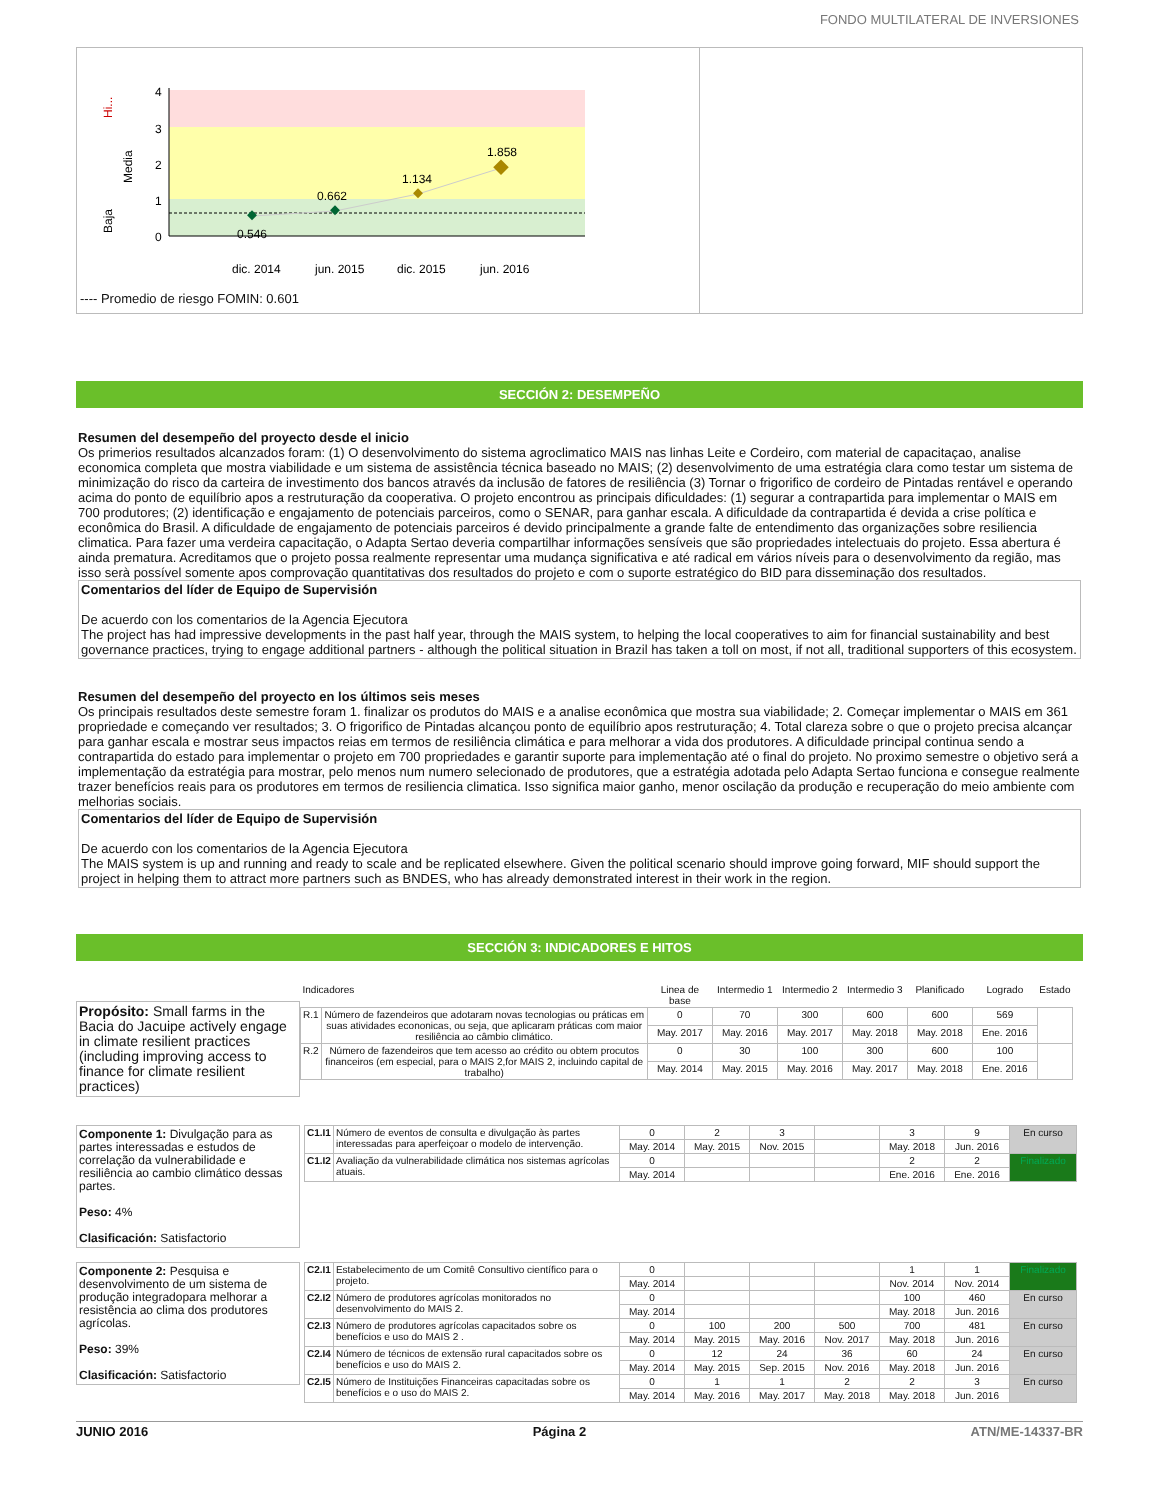FONDO MULTILATERAL DE INVERSIONES
4
3
2
1
0
Hi...
Media
Baja
0.546
0.662
1.134
1.858
dic. 2014
jun. 2015
dic. 2015
jun. 2016
---- Promedio de riesgo FOMIN: 0.601
SECCIÓN 2: DESEMPEÑO
Resumen del desempeño del proyecto desde el inicio
Os primerios resultados alcanzados foram: (1) O desenvolvimento do sistema agroclimatico MAIS nas linhas Leite e Cordeiro, com material de capacitaçao, analise economica completa que mostra viabilidade e um sistema de assistência técnica baseado no MAIS; (2) desenvolvimento de uma estratégia clara como testar um sistema de minimização do risco da carteira de investimento dos bancos através da inclusão de fatores de resiliência (3) Tornar o frigorifico de cordeiro de Pintadas rentável e operando acima do ponto de equilíbrio apos a restruturação da cooperativa. O projeto encontrou as principais dificuldades: (1) segurar a contrapartida para implementar o MAIS em 700 produtores; (2) identificação e engajamento de potenciais parceiros, como o SENAR, para ganhar escala. A dificuldade da contrapartida é devida a crise política e econômica do Brasil. A dificuldade de engajamento de potenciais parceiros é devido principalmente a grande falte de entendimento das organizações sobre resiliencia climatica. Para fazer uma verdeira capacitação, o Adapta Sertao deveria compartilhar informações sensíveis que são propriedades intelectuais do projeto. Essa abertura é ainda prematura. Acreditamos que o projeto possa realmente representar uma mudança significativa e até radical em vários níveis para o desenvolvimento da região, mas isso serà possível somente apos comprovação quantitativas dos resultados do projeto e com o suporte estratégico do BID para disseminação dos resultados.
Comentarios del líder de Equipo de Supervisión
De acuerdo con los comentarios de la Agencia Ejecutora
The project has had impressive developments in the past half year, through the MAIS system, to helping the local cooperatives to aim for financial sustainability and best governance practices, trying to engage additional partners - although the political situation in Brazil has taken a toll on most, if not all, traditional supporters of this ecosystem.
Resumen del desempeño del proyecto en los últimos seis meses
Os principais resultados deste semestre foram 1. finalizar os produtos do MAIS e a analise econômica que mostra sua viabilidade; 2. Começar implementar o MAIS em 361 propriedade e começando ver resultados; 3. O frigorifico de Pintadas alcançou ponto de equilíbrio apos restruturação; 4. Total clareza sobre o que o projeto precisa alcançar para ganhar escala e mostrar seus impactos reias em termos de resiliência climática e para melhorar a vida dos produtores. A dificuldade principal continua sendo a contrapartida do estado para implementar o projeto em 700 propriedades e garantir suporte para implementação até o final do projeto. No proximo semestre o objetivo será a implementação da estratégia para mostrar, pelo menos num numero selecionado de produtores, que a estratégia adotada pelo Adapta Sertao funciona e consegue realmente trazer benefícios reais para os produtores em termos de resiliencia climatica. Isso significa maior ganho, menor oscilação da produção e recuperação do meio ambiente com melhorias sociais.
Comentarios del líder de Equipo de Supervisión
De acuerdo con los comentarios de la Agencia Ejecutora
The MAIS system is up and running and ready to scale and be replicated elsewhere. Given the political scenario should improve going forward, MIF should support the project in helping them to attract more partners such as BNDES, who has already demonstrated interest in their work in the region.
SECCIÓN 3: INDICADORES E HITOS
Propósito: Small farms in the Bacia do Jacuipe actively engage in climate resilient practices (including improving access to finance for climate resilient practices)
| Indicadores | | Linea de base | Intermedio 1 | Intermedio 2 | Intermedio 3 | Planificado | Logrado | Estado |
| --- | --- | --- | --- | --- | --- | --- | --- | --- |
| R.1 | Número de fazendeiros que adotaram novas tecnologias ou práticas em suas atividades econonicas, ou seja, que aplicaram práticas com maior resiliência ao câmbio climático. | 0 | 70 | 300 | 600 | 600 | 569 | |
| | | May. 2017 | May. 2016 | May. 2017 | May. 2018 | May. 2018 | Ene. 2016 | |
| R.2 | Número de fazendeiros que tem acesso ao crédito ou obtem procutos financeiros (em especial, para o MAIS 2,for MAIS 2, incluindo capital de trabalho) | 0 | 30 | 100 | 300 | 600 | 100 | |
| | | May. 2014 | May. 2015 | May. 2016 | May. 2017 | May. 2018 | Ene. 2016 | |
Componente 1: Divulgação para as partes interessadas e estudos de correlação da vulnerabilidade e resiliência ao cambio climático dessas partes.
Peso: 4%
Clasificación: Satisfactorio
| C1.I1 | Número de eventos de consulta e divulgação às partes interessadas para aperfeiçoar o modelo de intervenção. | 0 | 2 | 3 | | 3 | 9 | En curso |
| | | May. 2014 | May. 2015 | Nov. 2015 | | May. 2018 | Jun. 2016 | |
| C1.I2 | Avaliação da vulnerabilidade climática nos sistemas agrícolas atuais. | 0 | | | | 2 | 2 | Finalizado |
| | | May. 2014 | | | | Ene. 2016 | Ene. 2016 | |
Componente 2: Pesquisa e desenvolvimento de um sistema de produção integradopara melhorar a resistência ao clima dos produtores agrícolas.
Peso: 39%
Clasificación: Satisfactorio
| C2.I1 | Estabelecimento de um Comitê Consultivo científico para o projeto. | 0 | | | | 1 | 1 | Finalizado |
| | | May. 2014 | | | | Nov. 2014 | Nov. 2014 | |
| C2.I2 | Número de produtores agrícolas monitorados no desenvolvimento do MAIS 2. | 0 | | | | 100 | 460 | En curso |
| | | May. 2014 | | | | May. 2018 | Jun. 2016 | |
| C2.I3 | Número de produtores agrícolas capacitados sobre os benefícios e uso do MAIS 2 . | 0 | 100 | 200 | 500 | 700 | 481 | En curso |
| | | May. 2014 | May. 2015 | May. 2016 | Nov. 2017 | May. 2018 | Jun. 2016 | |
| C2.I4 | Número de técnicos de extensão rural capacitados sobre os benefícios e uso do MAIS 2. | 0 | 12 | 24 | 36 | 60 | 24 | En curso |
| | | May. 2014 | May. 2015 | Sep. 2015 | Nov. 2016 | May. 2018 | Jun. 2016 | |
| C2.I5 | Número de Instituições Financeiras capacitadas sobre os benefícios e o uso do MAIS 2. | 0 | 1 | 1 | 2 | 2 | 3 | En curso |
| | | May. 2014 | May. 2016 | May. 2017 | May. 2018 | May. 2018 | Jun. 2016 | |
JUNIO 2016 Página 2 ATN/ME-14337-BR